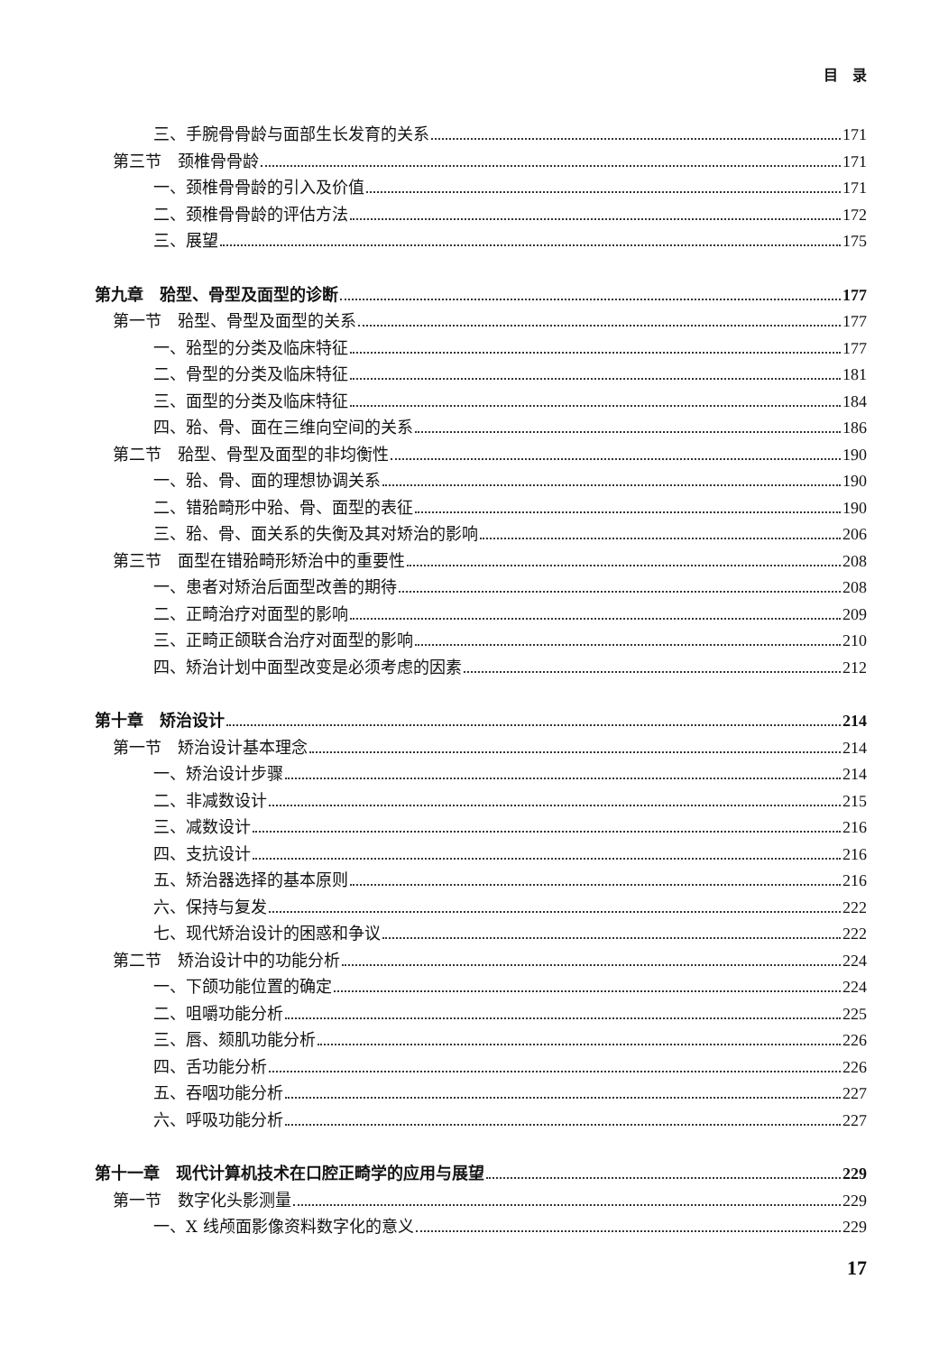目　录
三、手腕骨骨龄与面部生长发育的关系 171
第三节　颈椎骨骨龄 171
一、颈椎骨骨龄的引入及价值 171
二、颈椎骨骨龄的评估方法 172
三、展望 175
第九章　𬌗型、骨型及面型的诊断 177
第一节　𬌗型、骨型及面型的关系 177
一、𬌗型的分类及临床特征 177
二、骨型的分类及临床特征 181
三、面型的分类及临床特征 184
四、𬌗、骨、面在三维向空间的关系 186
第二节　𬌗型、骨型及面型的非均衡性 190
一、𬌗、骨、面的理想协调关系 190
二、错𬌗畸形中𬌗、骨、面型的表征 190
三、𬌗、骨、面关系的失衡及其对矫治的影响 206
第三节　面型在错𬌗畸形矫治中的重要性 208
一、患者对矫治后面型改善的期待 208
二、正畸治疗对面型的影响 209
三、正畸正颌联合治疗对面型的影响 210
四、矫治计划中面型改变是必须考虑的因素 212
第十章　矫治设计 214
第一节　矫治设计基本理念 214
一、矫治设计步骤 214
二、非减数设计 215
三、减数设计 216
四、支抗设计 216
五、矫治器选择的基本原则 216
六、保持与复发 222
七、现代矫治设计的困惑和争议 222
第二节　矫治设计中的功能分析 224
一、下颌功能位置的确定 224
二、咀嚼功能分析 225
三、唇、颏肌功能分析 226
四、舌功能分析 226
五、吞咽功能分析 227
六、呼吸功能分析 227
第十一章　现代计算机技术在口腔正畸学的应用与展望 229
第一节　数字化头影测量 229
一、X 线颅面影像资料数字化的意义 229
17